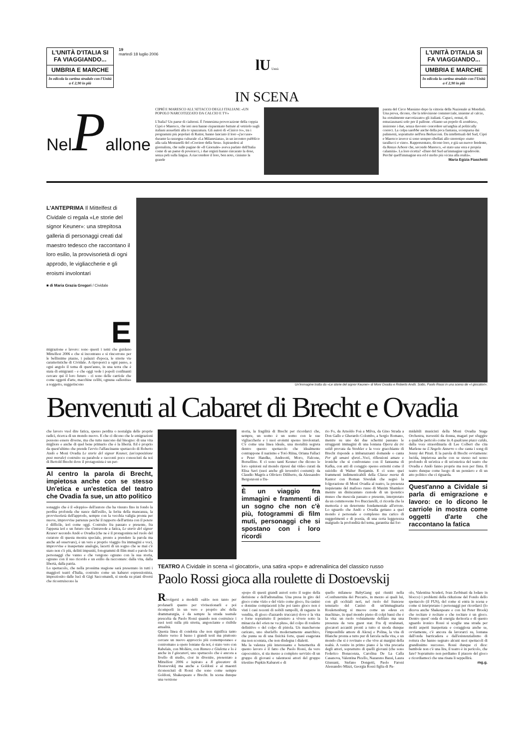L'UNITÀ D'ITALIA SI FA VIAGGIANDO...
UMBRIA E MARCHE
In edicola la cartina stradale con l'Unità a € 2,90 in più
19
martedì 18 luglio 2006
lU Unità
IN SCENA
L'UNITÀ D'ITALIA SI FA VIAGGIANDO...
UMBRIA E MARCHE
In edicola la cartina stradale con l'Unità a € 2,90 in più
NelPallone
CIPRÌ E MARESCO ALL'ATTACCO DEGLI ITALIANI: «UN POPOLO NARCOTIZZATO DA CALCIO E TV»
L'Italia? Un paese di cialtroni. È l'ennesima provocazione della coppia Ciprì e Maresco, che ieri non hanno risparmiato battute al vetriolo sugli italiani assuefatti alla tv spazzatura. Gli autori di «Cinico tv», tra i programmi più popolari di Raitre, hanno lanciato il loro «j'accuse» durante la rassegna culturale «La Milanesiana», in un incontro pubblico alla sala Montanelli del «Corriere della Sera». Ispirandosi al giornalista, che sulle pagine de «Il Giornale» aveva parlato dell'Italia come di un paese di poveracci, i due registi hanno rincarato la dose, senza peli sulla lingua. A riaccendere il loro, ben noto, cinismo la grande
parata del Circo Massimo dopo la vittoria della Nazionale ai Mondiali. Una prova, dicono, che la televisione commerciale, insieme al calcio, ha «totalmente narcotizzato» gli italiani. Capaci, ormai, di entusiasmarsi solo per il pallone. «Siamo un popolo di zombies», insistono i due, senza davvero concedere un'unghia al politically correct. La colpa sarebbe anche della poca fantasia, scomparsa dai palinsesti, soprattutto nell'era Berlusconi. Da intellettuali del Sud, Ciprì e Maresco invece si sono sempre ribellati allo stereotipo «tutto tarallucci e vino». Rappresentato, dicono loro, e giù un nuovo fendente, da Renzo Arbore che, secondo Maresco, «è stato una vera e propria calamità». La loro ricetta? «Dare del Sud un'immagine sgradevole. Perché quell'immagine era ed è molto più vicina alla realtà».
Maria Egizia Fiaschetti
L'ANTEPRIMA Il Mittelfest di Cividale ci regala «Le storie del signor Keuner»: una strepitosa galleria di personaggi creati dal maestro tedesco che raccontano il loro esilio, la provvisorietà di ogni approdo, le vigliaccherie e gli eroismi involontari
■ di Maria Grazia Gregori / Cividale
E
migrazione e lavoro: sono questi i temi che guidano Mittelfest 2006 e che si incontrano e si rincorrono per le bellissime piazze, i palazzi d'epoca, le strette vie caratteristiche di Cividale. A riproporci a ogni passo, a ogni angolo il tema di quest'anno, in una terra che è stata di emigranti - e che oggi vede i popoli confinanti cercare qui il loro futuro - ci sono delle carriole che come oggetti d'arte, macchine celibi, ognuna «allestita» a soggetto, suggeriscono
Un'immagine tratta da «Le storie del signor Keuner» di Moni Ovadia e Roberto Andò. Sotto, Paolo Rossi in una scena de «I giocatori».
Benvenuti al Cabaret di Brecht e Ovadia
che lavoro vuol dire fatica, spesso perdita o nostalgia delle proprie radici, ricerca di un mondo nuovo. E che ci dicono che le emigrazioni possono essere diverse, ma che tutte nascono dal bisogno: di una vita migliore e anche di quel bene primario che è la libertà. Ed è proprio da quest'ultimo che prende l'avvio l'affascinante spettacolo di Roberto Andò e Moni Ovadia Le storie del signor Keuner, (un'esposizione post morale) costruito su parabole e racconti poco conosciuti da noi di Bertold Brecht dove il protagonista è un per-
Al centro la parola di Brecht, impietosa anche con se stesso Un'etica e un'estetica del teatro che Ovadia fa sue, un atto politico
sonaggio che è il «doppio» dell'autore che ha vissuto fino in fondo la perdita profonda che nasce dall'esilio, la ferita della mancanza, la provvisorietà dell'approdo, sempre con la vecchia valigia pronta per nuove, improvvise partenze perché il rapporto dell'artista con il potere è difficile, ieri come oggi. Costruito fra passato e presente, fra l'appena ieri e un futuro che s'intravede a fatica, Le storie del signor Keuner secondo Andò e Ovadia (che ne è il protagonista nel ruolo del curatore di questa mostra speciale, pronto a prendere la parola ma anche ad osservare), è un vero e proprio viaggio fra immagini e voci, improvvise e inaspettate analogie, lacerti di un sogno che se mai c'è stato non c'è più, delitti impuniti, fotogrammi di film muti e parole fra personaggi che vanno e che vengono ognuno con la sua storia, ognuno con il suo ricordo e un esilio da raccontare: dalla vita, dalla libertà, dalla patria.
Lo spettacolo, che nella prossima stagione sarà presentato in tutti i maggiori teatri d'Italia, costruito come un kabaret espressionista, impreziosito dalle luci di Gigi Saccomandi, si snoda su piani diversi che ricostruiscono la
storia, la fragilità di Brecht per ricordarci che, sempre, un uomo è un uomo con le sue vigliaccherie e i suoi eroismi spesso involontari. C'è come una linea ideale, una moralità segreta dentro questo spettacolo che idealmente contrappone il nazismo e Totò Riina, Oriana Fallaci e Peter Handke, Andreotti, Moro, Falcone, Borsellino. E ci sono tanti Keuner che dicono le loro opinioni sul mondo ripresi dai video curati da Elisa Savi (suoi anche gli inventivi costumi): da Claudio Magris a Oliviero Diliberto, da Alessandro Bergonzoni a Da-
È un viaggio fra immagini e frammenti di un sogno che non c'è più, fotogrammi di film muti, personaggi che si spostano con i loro ricordi
rio Fo, da Arnoldo Foà a Milva, da Gino Strada a Don Gallo e Gherardo Colombo, a Sergio Romano, mentre su uno dei due schermi passano le struggenti immagini di una lontana Opera da tre soldi provata da Strehler e la voce gracchiante di Brecht risponde a imbarazzanti domande o canta Per gli umani sforzi...Voci, riflessioni amare e ironiche che si confrontano con il fantasma di Kafka, con atti di coraggio spesso estremi come il suicidio di Walter Benjamin. E ci sono quei frammenti indimenticabili della Classe morta di Kantor con Roman Siwulak che segnò la folgorazione di Moni Ovadia al teatro, la presenza inquietante del mafioso russo di Maxim Shamkov mentre un disincantato custode di un ipotetico museo che mescola passato e presente, interpretato da un commovente Ivo Bucciarelli, ci ricorda che la memoria è un deterrente fondamentale all'errore. Lo sguardo che Andò e Ovadia gettano a quel mondo è personale e complesso ma carico di suggerimenti e di poesia, di una certa leggerezza malgrado la profondità del tema, garantita dai for-
midabili musicisti della Moni Ovadia Stage Orchestra, travestiti da donna, magari per sfuggire a qualche pericolo come in A qualcuno piace caldo, dalla voce straordinaria di Lee Colbert che cita Marlene ne L'Angelo Azzurro o che canta i song di Jenny dei Pirati. E la parola di Brecht ovviamente: lucida, impietosa anche con se stesso nel senso profondo di un'etica e di un'estetica del teatro che Ovadia e Andò fanno proprie ma non per finta. Il teatro dunque come luogo di un pensiero e di un atto politico che ci riguarda.
Quest'anno a Cividale si parla di emigrazione e lavoro: ce lo dicono le carriole in mostra come oggetti d'arte che raccontano la fatica
TEATRO A Cividale in scena «I giocatori», una satira «pop» e adrenalinica del classico russo
Paolo Rossi gioca alla roulette di Dostoevskij
Rivolgersi a modelli «alti» non tanto per profanarli quanto per vivisezionarli e poi ricomporli in un vero e proprio abc della drammaturgia, è da sempre la strada teatrale prescelta da Paolo Rossi quando non costruisce i suoi testi sulla più stretta, angosciante e risibile attualità.
Questa linea di condotta che non significa tanto ridurre verso il basso i grandi testi ma piuttosto cercare un nuovo approccio più contemporaneo e contromano a opere lontane da noi, è stato vero con Rabelais, con Molière, con Romeo e Giuletta e lo è anche in I giocatori, uno spettacolo che è ancora a livello di studio, cioè in divenire, presentato a Mittelfest 2006 e ispirato a Il giocatore di Dostoevskij ma anche a Goldoni e ai maestri riconosciuti di Rossi che sono come sempre Goldoni, Shakespeare e Brecht. In scena dunque una versione
«pop» di questi grandi autori sotto il segno della derisione e dell'adrenalina. Una presa in giro del gioco come vizio e del vizio come gioco, fra casinò e donnine compiacenti (che poi tanto gioco non è visti i casi recenti di nobili rampolli, di ragazze in vendita, di gioco d'azzardo truccato) dove è la vita e forse soprattutto il pensiero a vivere sotto la minaccia del «rien ne va plus», del colpo di roulette definitivo o del colpo di pistola. Un mascherone caricato, uno sberleffo modernamente anarchico, che punta su di una fisicità forte, quasi esagerata ma non scontata, che non disdegna i dialetti.
Ma la valenza più interessante e benemerita di questo lavoro è il fatto che Paolo Rossi, da vero capocomico, si sia messo a completo servizio di un gruppo di giovani e talentuosi attori del gruppo triestino Pupkin Kabarett e di
quello milanese BabyGang qui riuniti nella «Confraternita dei Precari», in mezzo ai quali lui, con gli occhiali neri, nel ruolo del francese tenutario del Casinò di un'immaginaria Roulettenburg si muove come un «deus ex machina», in quel mondo pieno di colpi bassi che è la vita: un ruolo volutamente defilato ma una presenza da vera guest star. Fra dj stralunati, giocatori accaniti pronti a tutto si snoda dunque l'impossibile amore di Alexej e Polina, la vita di Blanche pronta a tutto pur di farcela nella vita, e un mondo che si è rovinato e che vive ai margini della realtà. A venire in primo piano è la vita precaria degli attori, soprattutto di quelli giovani (che sono Federico Bonaconza, Carolina De La Calla Casanova, Valentina Picello, Nazareno Bassi, Laura Giussani, Stefano Dongetti, Paolo Faroni Alessandro Mizzi, Georgia Rossi figlia di Pa-
olo, Valentina Scuderi, Ivan Zerbinati da lodare in blocco) i problemi della riduzione del Fondo dello spettacolo (il FUS), del come si entra in scena e come si interpretano i personaggi per ricordarci (lo diceva anche Shakespeare e con lui Peter Brook) che recitare è recitare e che recitare è un gioco. Dentro quest' onda di energia derisoria e di questo sguardo ironico Rossi si sceglie una strada per molti aspetti inaspettata e coraggiosa anche se, ovviamente, c'è ancora da lavorarci su, lontana dall'onda barricadera e dall'esistenzialismo di rottura che hanno segnato alcuni suoi spettacoli di grandissimo successo. Rossi dunque ci dice: bambole non c'è una lira, il teatro è in pericolo, che fare? Soprattutto non perdiamo il piacere del gioco e ricordiamoci che una risata li seppellirà.
mg.g.